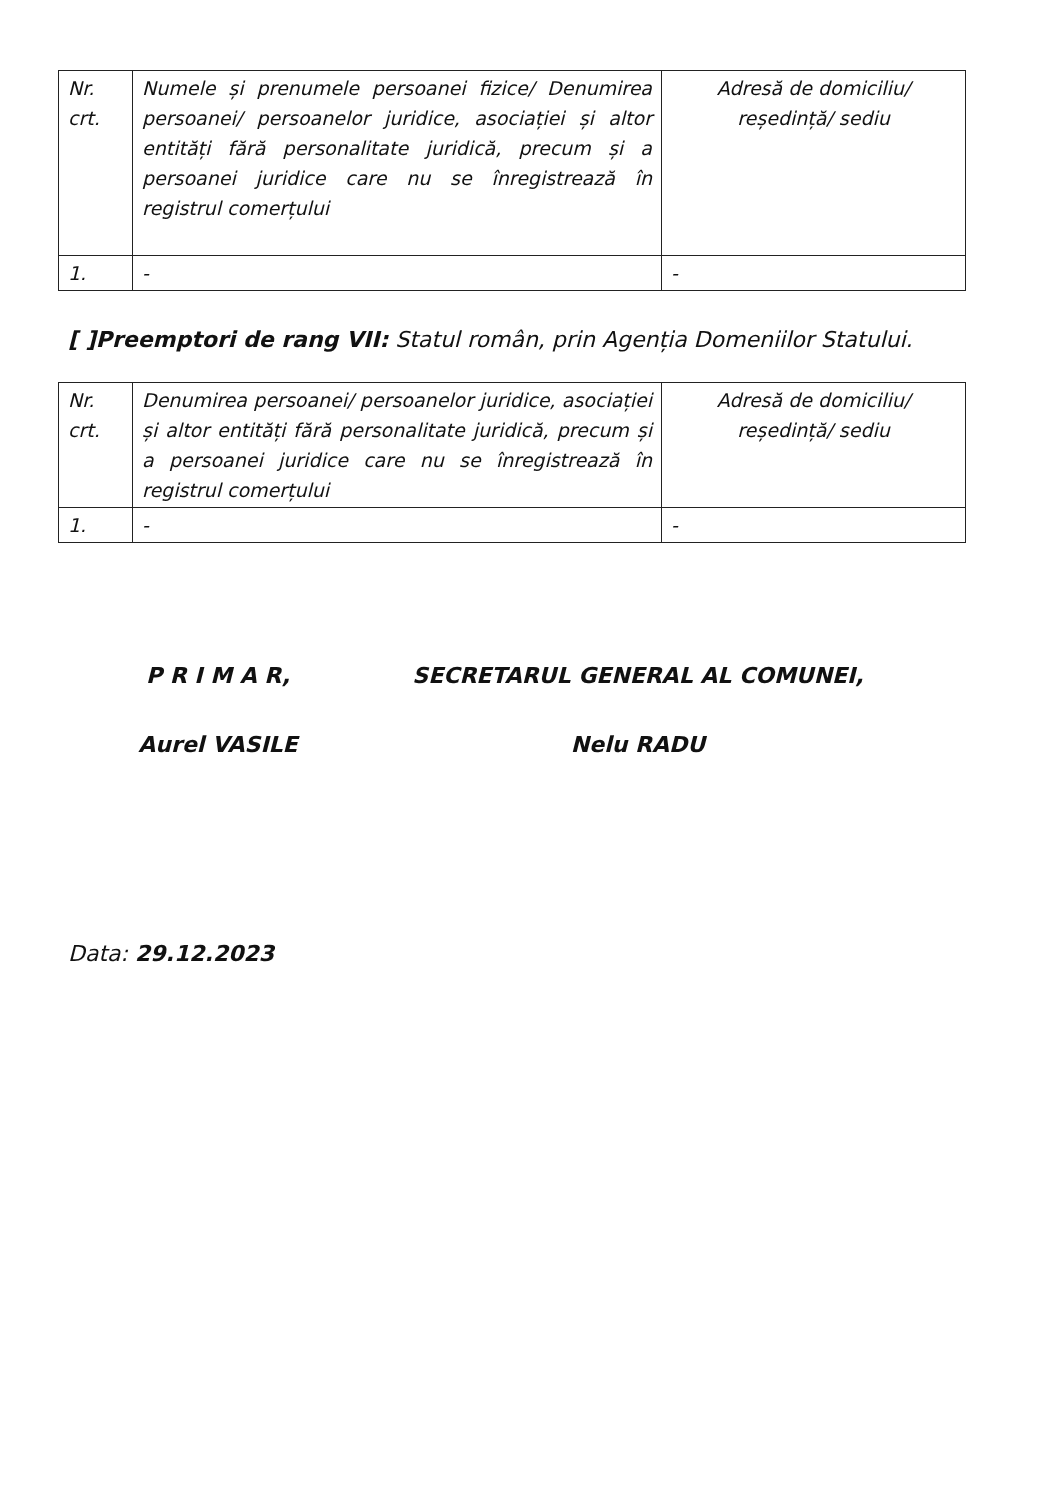| Nr. crt. | Numele și prenumele persoanei fizice/ Denumirea persoanei/ persoanelor juridice, asociației și altor entități fără personalitate juridică, precum și a persoanei juridice care nu se înregistrează în registrul comerțului | Adresă de domiciliu/ reședință/ sediu |
| 1. | - | - |
[ ]Preemptori de rang VII: Statul român, prin Agenția Domeniilor Statului.
| Nr. crt. | Denumirea persoanei/ persoanelor juridice, asociației și altor entități fără personalitate juridică, precum și a persoanei juridice care nu se înregistrează în registrul comerțului | Adresă de domiciliu/ reședință/ sediu |
| 1. | - | - |
P R I M A R,
Aurel VASILE
SECRETARUL GENERAL AL COMUNEI,
Nelu RADU
Data: 29.12.2023